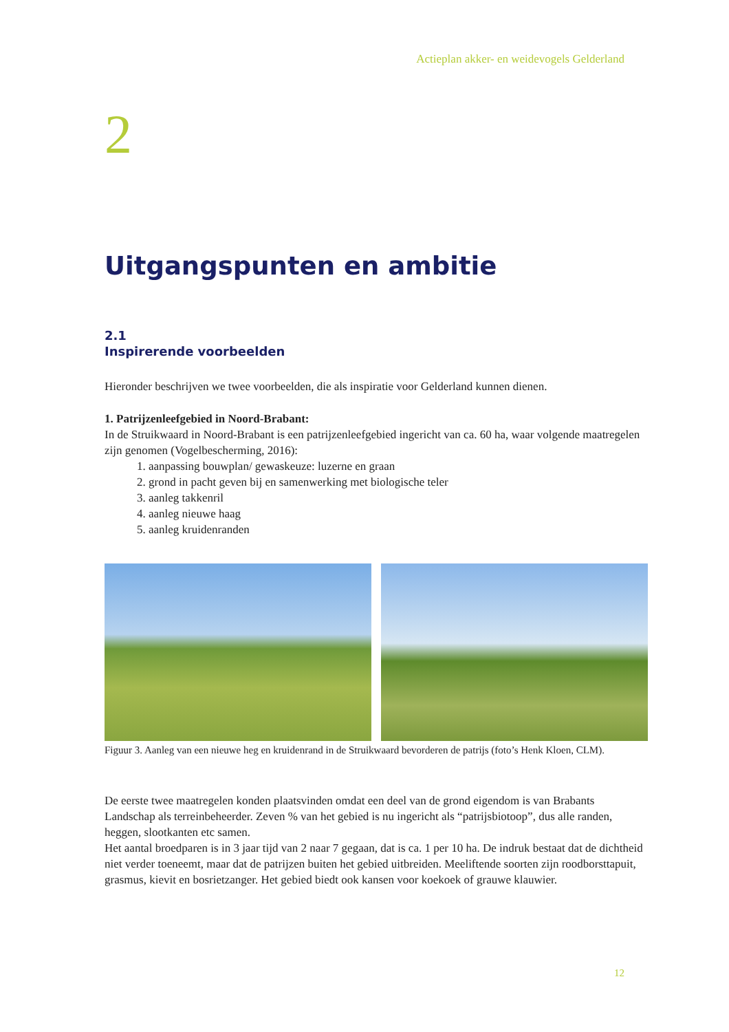Actieplan akker- en weidevogels Gelderland
2
Uitgangspunten en ambitie
2.1
Inspirerende voorbeelden
Hieronder beschrijven we twee voorbeelden, die als inspiratie voor Gelderland kunnen dienen.
1. Patrijzenleefgebied in Noord-Brabant:
In de Struikwaard in Noord-Brabant is een patrijzenleefgebied ingericht van ca. 60 ha, waar volgende maatregelen zijn genomen (Vogelbescherming, 2016):
1. aanpassing bouwplan/ gewaskeuze: luzerne en graan
2. grond in pacht geven bij en samenwerking met biologische teler
3. aanleg takkenril
4. aanleg nieuwe haag
5. aanleg kruidenranden
Figuur 3. Aanleg van een nieuwe heg en kruidenrand in de Struikwaard bevorderen de patrijs (foto’s Henk Kloen, CLM).
De eerste twee maatregelen konden plaatsvinden omdat een deel van de grond eigendom is van Brabants Landschap als terreinbeheerder. Zeven % van het gebied is nu ingericht als “patrijsbiotoop”, dus alle randen, heggen, slootkanten etc samen.
Het aantal broedparen is in 3 jaar tijd van 2 naar 7 gegaan, dat is ca. 1 per 10 ha. De indruk bestaat dat de dichtheid niet verder toeneemt, maar dat de patrijzen buiten het gebied uitbreiden. Meeliftende soorten zijn roodborsttapuit, grasmus, kievit en bosrietzanger. Het gebied biedt ook kansen voor koekoek of grauwe klauwier.
12